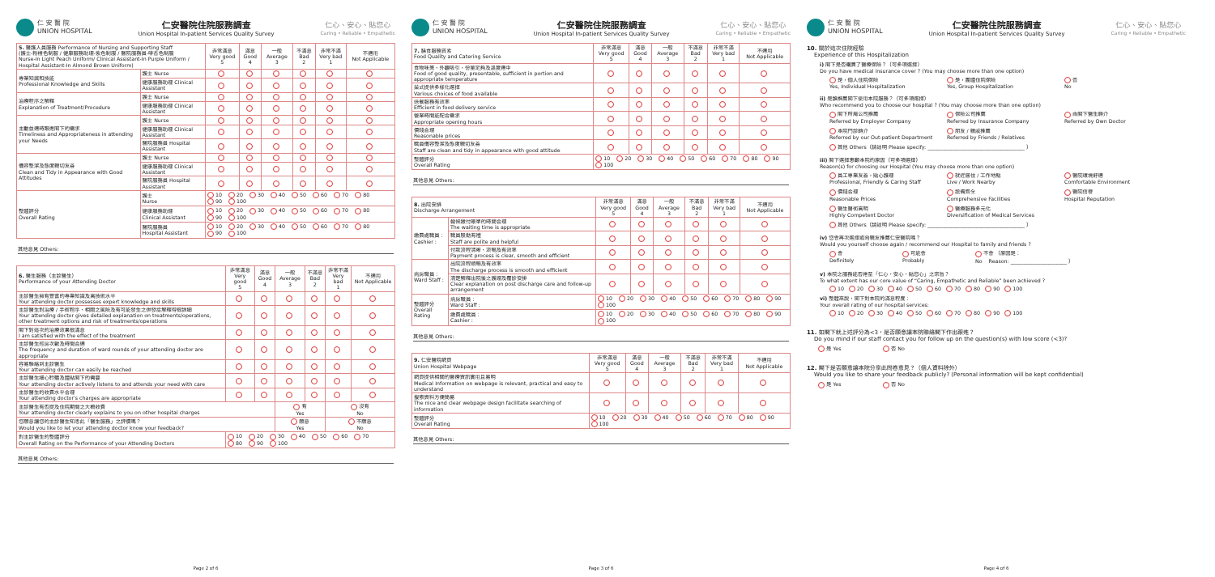仁 安 醫 院
UNION HOSPITAL
仁安醫院住院服務調查
Union Hospital In-patient Services Quality Survey
仁心、安心、貼您心
Caring • Reliable • Empathetic
| 5. 醫護人員服務 Performance of Nursing and Supporting Staff (護士-粉橙色制服 / 健康服務助理-紫色制服 / 醫院服務員-啡杏色制服 Nurse-In Light Peach Uniform/ Clinical Assistant-In Purple Uniform / Hospital Assistant-In Almond Brown Uniform) | | 非常滿意 Very good 5 | 滿意 Good 4 | 一般 Average 3 | 不滿意 Bad 2 | 非常不滿 Very bad 1 | 不適用 Not Applicable |
| --- | --- | --- | --- | --- | --- | --- | --- |
| 專業知識和技能 Professional Knowledge and Skills | 護士 Nurse | | | | | | |
| | 健康服務助理 Clinical Assistant | | | | | | |
| 治療程序之解釋 Explanation of Treatment/Procedure | 護士 Nurse | | | | | | |
| | 健康服務助理 Clinical Assistant | | | | | | |
| 主動並適時跟進閣下的需求 Timeliness and Appropriateness in attending your Needs | 護士 Nurse | | | | | | |
| | 健康服務助理 Clinical Assistant | | | | | | |
| | 醫院服務員 Hospital Assistant | | | | | | |
| 儀容整潔及態度親切友善 Clean and Tidy in Appearance with Good Attitudes | 護士 Nurse | | | | | | |
| | 健康服務助理 Clinical Assistant | | | | | | |
| | 醫院服務員 Hospital Assistant | | | | | | |
| 整體評分 Overall Rating | 護士 Nurse | 10 20 30 40 50 60 70 80 90 100 | | | | | |
| | 健康服務助理 Clinical Assistant | 10 20 30 40 50 60 70 80 90 100 | | | | | |
| | 醫院服務員 Hospital Assistant | 10 20 30 40 50 60 70 80 90 100 | | | | | |
其他意見 Others:
| 6. 醫生服務（主診醫生） Performance of your Attending Doctor | 非常滿意 Very good 5 | 滿意 Good 4 | 一般 Average 3 | 不滿意 Bad 2 | 非常不滿 Very bad 1 | 不適用 Not Applicable |
| --- | --- | --- | --- | --- | --- | --- |
| 主診醫生擁有豐富的專業知識及高技術水平 Your attending doctor possesses expert knowledge and skills | | | | | | |
| 主診醫生對治療 / 手術程序、相關之風險及有可能發生之併發症解釋得很詳細 Your attending doctor gives detailed explanation on treatments/operations, other treatment options and risk of treatments/operations | | | | | | |
| 閣下對這次的治療效果很滿意 I am satisfied with the effect of the treatment | | | | | | |
| 主診醫生巡房次數及時間合適 The frequency and duration of ward rounds of your attending doctor are appropriate | | | | | | |
| 容易聯絡到主診醫生 Your attending doctor can easily be reached | | | | | | |
| 主診醫生細心聆聽及體貼閣下的需要 Your attending doctor actively listens to and attends your need with care | | | | | | |
| 主診醫生的收費水平合理 Your attending doctor's charges are appropriate | | | | | | |
| 主診醫生有否提及住院期間之大概收費 Your attending doctor clearly explains to you on other hospital charges | | | 有 Yes | | 沒有 No | |
| 您願意讓您的主診醫生知悉此「醫生服務」之評價嗎？ Would you like to let your attending doctor know your feedback? | | | 願意 Yes | | 不願意 No | |
| 對主診醫生的整體評分 Overall Rating on the Performance of your Attending Doctors | 10 20 30 40 50 60 70 80 90 100 | | | | | |
其他意見 Others:
Page 2 of 6
仁 安 醫 院
UNION HOSPITAL
仁安醫院住院服務調查
Union Hospital In-patient Services Quality Survey
仁心、安心、貼您心
Caring • Reliable • Empathetic
| 7. 膳食服務質素 Food Quality and Catering Service | 非常滿意 Very good 5 | 滿意 Good 4 | 一般 Average 3 | 不滿意 Bad 2 | 非常不滿 Very bad 1 | 不適用 Not Applicable |
| --- | --- | --- | --- | --- | --- | --- |
| 食物味美、外觀吸引、份量足夠及溫度適中 Food of good quality, presentable, sufficient in portion and appropriate temperature | | | | | | |
| 菜式提供多樣化選擇 Various choices of food available | | | | | | |
| 送餐服務有效率 Efficient in food delivery service | | | | | | |
| 營業時間能配合需求 Appropriate opening hours | | | | | | |
| 價錢合理 Reasonable prices | | | | | | |
| 職員儀容整潔及態度親切友善 Staff are clean and tidy in appearance with good attitude | | | | | | |
| 整體評分 Overall Rating | 10 20 30 40 50 60 70 80 90 100 | | | | | |
其他意見 Others:
| 8. 出院安排 Discharge Arrangement | | 非常滿意 Very good 5 | 滿意 Good 4 | 一般 Average 3 | 不滿意 Bad 2 | 非常不滿 Very bad 1 | 不適用 Not Applicable |
| --- | --- | --- | --- | --- | --- | --- | --- |
| 繳費處職員： Cashier : | 輪候繳付賬單的時間合理 The waiting time is appropriate | | | | | | |
| | 職員殷勤有禮 Staff are polite and helpful | | | | | | |
| | 付款流程清晰、流暢及有效率 Payment process is clear, smooth and efficient | | | | | | |
| 病房職員： Ward Staff : | 出院流程順暢及有效率 The discharge process is smooth and efficient | | | | | | |
| | 清楚解釋出院後之護理及覆診安排 Clear explanation on post discharge care and follow-up arrangement | | | | | | |
| 整體評分 Overall Rating | 病房職員： Ward Staff : | 10 20 30 40 50 60 70 80 90 100 | | | | | |
| | 繳費處職員： Cashier : | 10 20 30 40 50 60 70 80 90 100 | | | | | |
其他意見 Others:
| 9. 仁安醫院網頁 Union Hospital Webpage | 非常滿意 Very good 5 | 滿意 Good 4 | 一般 Average 3 | 不滿意 Bad 2 | 非常不滿 Very bad 1 | 不適用 Not Applicable |
| --- | --- | --- | --- | --- | --- | --- |
| 網頁提供相關的醫療資訊實用且易明 Medical Information on webpage is relevant, practical and easy to understand | | | | | | |
| 搜索資料方便簡易 The nice and clear webpage design facilitate searching of information | | | | | | |
| 整體評分 Overall Rating | 10 20 30 40 50 60 70 80 90 100 | | | | | |
其他意見 Others:
Page 3 of 6
仁 安 醫 院
UNION HOSPITAL
仁安醫院住院服務調查
Union Hospital In-patient Services Quality Survey
仁心、安心、貼您心
Caring • Reliable • Empathetic
10. 關於這次住院經驗
Experience of this Hospitalization
i) 閣下是否購買了醫療保險？（可多項選擇）
Do you have medical insurance cover ? (You may choose more than one option)
是，個人住院保險
Yes, Individual Hospitalization
是，團體住院保險
Yes, Group Hospitalization
否
No
ii) 是誰推薦閣下使用本院服務？（可多項選擇）
Who recommend you to choose our hospital ? (You may choose more than one option)
閣下所屬公司推薦
Referred by Employer Company
保險公司推薦
Referred by Insurance Company
由閣下醫生轉介
Referred by Own Doctor
本院門診轉介
Referred by our Out-patient Department
朋友 / 親戚推薦
Referred by Friends / Relatives
其他 Others（請註明 Please specify: ______________________________________ ）
iii) 閣下選擇惠顧本院的原因（可多項選擇）
Reason(s) for choosing our Hospital (You may choose more than one option)
員工專業友善，貼心護理
Professional, Friendly & Caring Staff
就近居住 / 工作地點
Live / Work Nearby
醫院環境舒適
Comfortable Environment
價錢合理
Reasonable Prices
設備齊全
Comprehensive Facilities
醫院信譽
Hospital Reputation
醫生醫術高明
Highly Competent Doctor
醫療服務多元化
Diversification of Medical Services
其他 Others（請註明 Please specify: ______________________________________ ）
iv) 您會再次選擇或向親友推薦仁安醫院嗎？
Would you yourself choose again / recommend our Hospital to family and friends ?
會
Definitely
可能會
Probably
不會 （原因是：
No Reason: ______________________ ）
v) 本院之服務能否達至「仁心・安心・貼您心」之宗旨？
To what extent has our core value of “Caring, Empathetic and Reliable” been achieved ?
10 20 30 40 50 60 70 80 90 100
vi) 整體來說，閣下對本院的滿意程度：
Your overall rating of our hospital services:
10 20 30 40 50 60 70 80 90 100
11. 如閣下就上述評分為<3，是否願意讓本院聯絡閣下作出跟進？
Do you mind if our staff contact you for follow up on the question(s) with low score (<3)?
是 Yes
否 No
12. 閣下是否願意讓本院分享此問卷意見？（個人資料除外）
Would you like to share your feedback publicly? (Personal information will be kept confidential)
是 Yes
否 No
Page 4 of 6